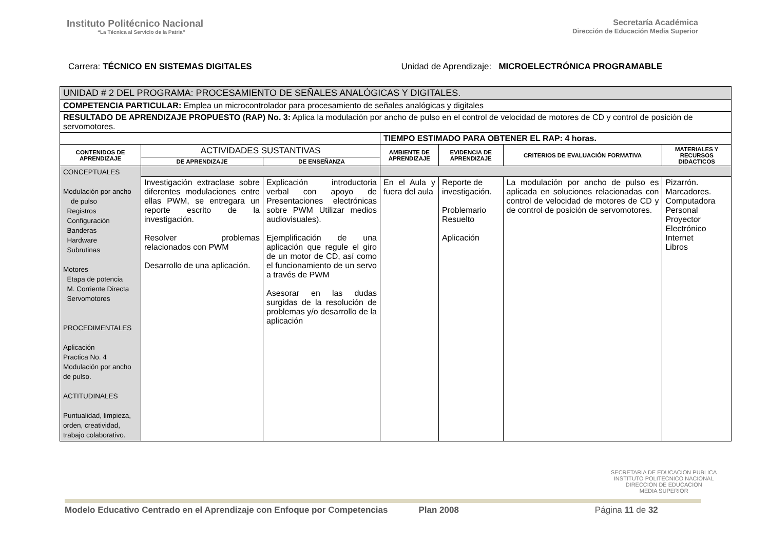Instituto Politécnico Nacional
“La Técnica al Servicio de la Patria”
Secretaría Académica
Dirección de Educación Media Superior
Carrera: TÉCNICO EN SISTEMAS DIGITALES
Unidad de Aprendizaje: MICROELECTRÓNICA PROGRAMABLE
| UNIDAD # 2 DEL PROGRAMA: PROCESAMIENTO DE SEÑALES ANALÓGICAS Y DIGITALES. | | | | | | |
| COMPETENCIA PARTICULAR: Emplea un microcontrolador para procesamiento de señales analógicas y digitales | | | | | | |
| RESULTADO DE APRENDIZAJE PROPUESTO (RAP) No. 3: Aplica la modulación por ancho de pulso en el control de velocidad de motores de CD y control de posición de servomotores. | | | | | | |
| | | | TIEMPO ESTIMADO PARA OBTENER EL RAP: 4 horas. | | | |
| CONTENIDOS DE APRENDIZAJE | ACTIVIDADES SUSTANTIVAS | | AMBIENTE DE APRENDIZAJE | EVIDENCIA DE APRENDIZAJE | CRITERIOS DE EVALUACIÓN FORMATIVA | MATERIALES Y RECURSOS DIDACTICOS |
| | DE APRENDIZAJE | DE ENSEÑANZA | | | | |
| CONCEPTUALES Modulación por ancho de pulso Registros Configuración Banderas Hardware Subrutinas Motores Etapa de potencia M. Corriente Directa Servomotores PROCEDIMENTALES Aplicación Practica No. 4 Modulación por ancho de pulso. ACTITUDINALES Puntualidad, limpieza, orden, creatividad, trabajo colaborativo. | | | | | | |
| | Investigación extraclase sobre diferentes modulaciones entre ellas PWM, se entregara un reporte escrito de la investigación. Resolver problemas relacionados con PWM Desarrollo de una aplicación. | Explicación introductoria verbal con apoyo de Presentaciones electrónicas sobre PWM Utilizar medios audiovisuales). Ejemplificación de una aplicación que regule el giro de un motor de CD, así como el funcionamiento de un servo a través de PWM Asesorar en las dudas surgidas de la resolución de problemas y/o desarrollo de la aplicación | En el Aula y fuera del aula | Reporte de investigación. Problemario Resuelto Aplicación | La modulación por ancho de pulso es aplicada en soluciones relacionadas con control de velocidad de motores de CD y de control de posición de servomotores. | Pizarrón. Marcadores. Computadora Personal Proyector Electrónico Internet Libros |
SECRETARIA DE EDUCACION PUBLICA
INSTITUTO POLITECNICO NACIONAL
DIRECCION DE EDUCACION
MEDIA SUPERIOR
Modelo Educativo Centrado en el Aprendizaje con Enfoque por Competencias Plan 2008 Página 11 de 32